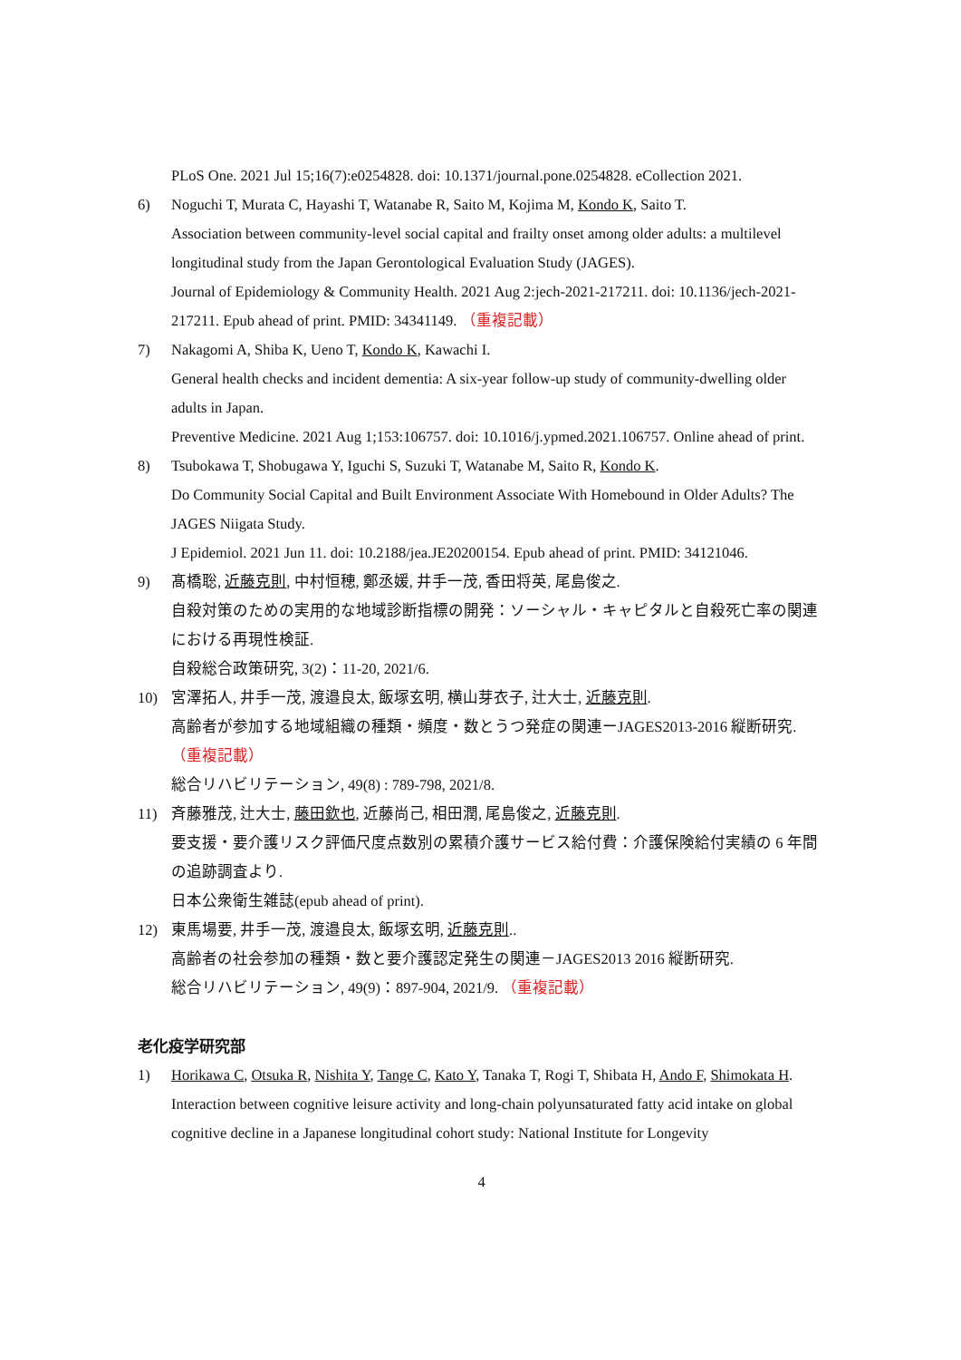PLoS One. 2021 Jul 15;16(7):e0254828. doi: 10.1371/journal.pone.0254828. eCollection 2021.
6) Noguchi T, Murata C, Hayashi T, Watanabe R, Saito M, Kojima M, Kondo K, Saito T.
Association between community-level social capital and frailty onset among older adults: a multilevel longitudinal study from the Japan Gerontological Evaluation Study (JAGES).
Journal of Epidemiology & Community Health. 2021 Aug 2:jech-2021-217211. doi: 10.1136/jech-2021-217211. Epub ahead of print. PMID: 34341149. （重複記載）
7) Nakagomi A, Shiba K, Ueno T, Kondo K, Kawachi I.
General health checks and incident dementia: A six-year follow-up study of community-dwelling older adults in Japan.
Preventive Medicine. 2021 Aug 1;153:106757. doi: 10.1016/j.ypmed.2021.106757. Online ahead of print.
8) Tsubokawa T, Shobugawa Y, Iguchi S, Suzuki T, Watanabe M, Saito R, Kondo K.
Do Community Social Capital and Built Environment Associate With Homebound in Older Adults? The JAGES Niigata Study.
J Epidemiol. 2021 Jun 11. doi: 10.2188/jea.JE20200154. Epub ahead of print. PMID: 34121046.
9) 髙橋聡, 近藤克則, 中村恒穂, 鄭丞媛, 井手一茂, 香田将英, 尾島俊之.
自殺対策のための実用的な地域診断指標の開発：ソーシャル・キャピタルと自殺死亡率の関連における再現性検証.
自殺総合政策研究, 3(2)：11-20, 2021/6.
10) 宮澤拓人, 井手一茂, 渡邉良太, 飯塚玄明, 横山芽衣子, 辻大士, 近藤克則.
高齢者が参加する地域組織の種類・頻度・数とうつ発症の関連ーJAGES2013-2016 縦断研究. （重複記載）
総合リハビリテーション, 49(8) : 789-798, 2021/8.
11) 斉藤雅茂, 辻大士, 藤田欽也, 近藤尚己, 相田潤, 尾島俊之, 近藤克則.
要支援・要介護リスク評価尺度点数別の累積介護サービス給付費：介護保険給付実績の 6 年間の追跡調査より.
日本公衆衛生雑誌(epub ahead of print).
12) 東馬場要, 井手一茂, 渡邉良太, 飯塚玄明, 近藤克則..
高齢者の社会参加の種類・数と要介護認定発生の関連－JAGES2013 2016 縦断研究.
総合リハビリテーション, 49(9)：897-904, 2021/9. （重複記載）
老化疫学研究部
1) Horikawa C, Otsuka R, Nishita Y, Tange C, Kato Y, Tanaka T, Rogi T, Shibata H, Ando F, Shimokata H.
Interaction between cognitive leisure activity and long-chain polyunsaturated fatty acid intake on global cognitive decline in a Japanese longitudinal cohort study: National Institute for Longevity
4